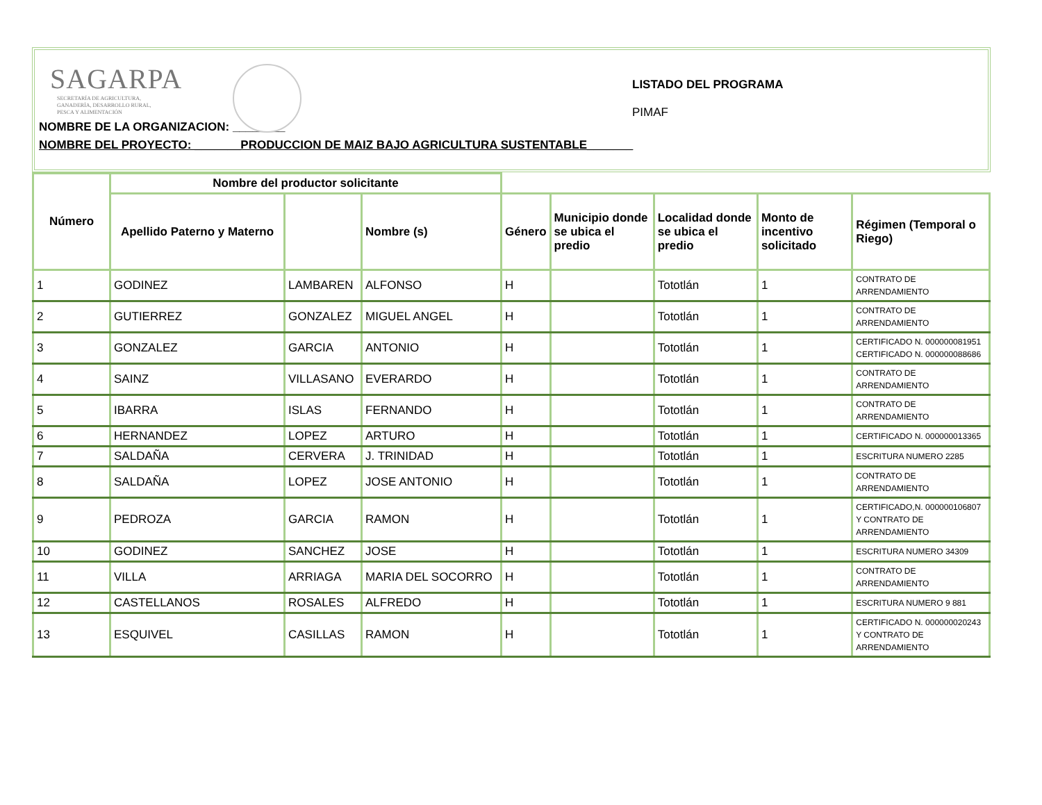SAGARPA
SECRETARÍA DE AGRICULTURA,
GANADERÍA, DESARROLLO RURAL,
PESCA Y ALIMENTACIÓN
LISTADO DEL PROGRAMA
PIMAF
NOMBRE DE LA ORGANIZACION: ________
NOMBRE DEL PROYECTO: _______PRODUCCION DE MAIZ BAJO AGRICULTURA SUSTENTABLE_______
| Número | Nombre del productor solicitante | | | | | | | |
| --- | --- | --- | --- | --- | --- | --- | --- | --- |
| | Apellido Paterno y Materno | | Nombre (s) | Género | Municipio donde se ubica el predio | Localidad donde se ubica el predio | Monto de incentivo solicitado | Régimen (Temporal o Riego) |
| 1 | GODINEZ | LAMBAREN | ALFONSO | H | | Tototlán | 1 | CONTRATO DE ARRENDAMIENTO |
| 2 | GUTIERREZ | GONZALEZ | MIGUEL ANGEL | H | | Tototlán | 1 | CONTRATO DE ARRENDAMIENTO |
| 3 | GONZALEZ | GARCIA | ANTONIO | H | | Tototlán | 1 | CERTIFICADO N. 000000081951 CERTIFICADO N. 000000088686 |
| 4 | SAINZ | VILLASANO | EVERARDO | H | | Tototlán | 1 | CONTRATO DE ARRENDAMIENTO |
| 5 | IBARRA | ISLAS | FERNANDO | H | | Tototlán | 1 | CONTRATO DE ARRENDAMIENTO |
| 6 | HERNANDEZ | LOPEZ | ARTURO | H | | Tototlán | 1 | CERTIFICADO N. 000000013365 |
| 7 | SALDAÑA | CERVERA | J. TRINIDAD | H | | Tototlán | 1 | ESCRITURA NUMERO 2285 |
| 8 | SALDAÑA | LOPEZ | JOSE ANTONIO | H | | Tototlán | 1 | CONTRATO DE ARRENDAMIENTO |
| 9 | PEDROZA | GARCIA | RAMON | H | | Tototlán | 1 | CERTIFICADO,N. 000000106807 Y CONTRATO DE ARRENDAMIENTO |
| 10 | GODINEZ | SANCHEZ | JOSE | H | | Tototlán | 1 | ESCRITURA NUMERO 34309 |
| 11 | VILLA | ARRIAGA | MARIA DEL SOCORRO | H | | Tototlán | 1 | CONTRATO DE ARRENDAMIENTO |
| 12 | CASTELLANOS | ROSALES | ALFREDO | H | | Tototlán | 1 | ESCRITURA NUMERO 9 881 |
| 13 | ESQUIVEL | CASILLAS | RAMON | H | | Tototlán | 1 | CERTIFICADO N. 000000020243 Y CONTRATO DE ARRENDAMIENTO |